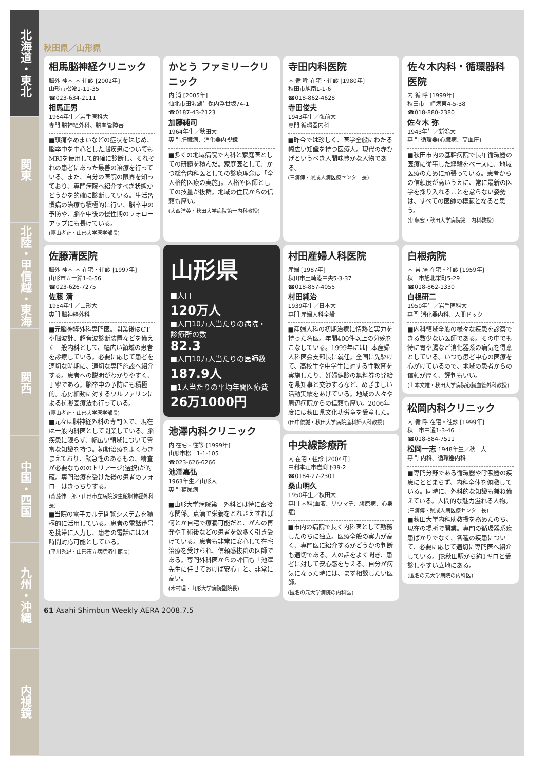北海道・東北
関東
北陸・甲信越・東海
関西
中国・四国
九州・沖縄
内視鏡
秋田県／山形県
相馬脳神経クリニック
脳外 神内 内 往診 [2002年]
山形市松波1-11-35
☎023-634-2111
相馬正男
1964年生／岩手医科大
専門 脳神経外科、脳血管障害
■頭痛やめまいなどの症状をはじめ、脳卒中を中心とした脳疾患についてもMRIを使用して的確に診断し、それぞれの患者にあった最善の治療を行っている。また、自分の医院の限界を知っており、専門病院へ紹介すべき状態かどうかを的確に診断している。生活習慣病の治療も積極的に行い、脳卒中の予防や、脳卒中後の慢性期のフォローアップにも長けている。
(嘉山孝正・山形大学医学部長)
かとう ファミリークリニック
内 消 [2005年]
仙北市田沢湖生保内浮世坂74-1
☎0187-43-2123
加藤純司
1964年生／秋田大
専門 肝臓病、消化器内視鏡
■多くの地域病院で内科と家庭医としての研鑽を積んだ。家庭医として、かつ総合内科医としての診療理念は「全人格的医療の実施」。人格や医師としての技量が抜群。地域の住民からの信頼も厚い。
(大西洋英・秋田大学病院第一内科教授)
寺田内科医院
内 循 呼 在宅・往診 [1980年]
秋田市旭南1-1-6
☎018-862-4628
寺田俊夫
1943年生／弘前大
専門 循環器内科
■昨今では珍しく、医学全般にわたる幅広い知識を持つ医療人。現代の赤ひげというべき人間味豊かな人物である。
(三浦傅・県成人病医療センター長)
佐々木内科・循環器科医院
内 循 呼 [1999年]
秋田市土崎港東4-5-38
☎018-880-2380
佐々木 弥
1943年生／新潟大
専門 循環器(心臓病、高血圧)
■秋田市内の基幹病院で長年循環器の医療に従事した経験をベースに、地域医療のために頑張っている。患者からの信頼度が高いうえに、常に最新の医学を採り入れることを怠らない姿勢は、すべての医師の模範となると思う。
(伊藤宏・秋田大学病院第二内科教授)
佐藤清医院
脳外 神内 内 在宅・往診 [1997年]
山形市五十鈴1-6-56
☎023-626-7275
佐藤 清
1954年生／山形大
専門 脳神経外科
■元脳神経外科専門医。開業後はCTや脳波計、超音波診断装置などを備えた一般内科として、幅広い領域の患者を診療している。必要に応じて患者を適切な時期に、適切な専門施設へ紹介する。患者への説明がわかりやすく、丁寧である。脳卒中の予防にも積極的。心房細動に対するワルファリンによる抗凝固療法も行っている。
(嘉山孝正・山形大学医学部長)
■元々は脳神経外科の専門医で、現在は一般内科医として開業している。脳疾患に限らず、幅広い領域について豊富な知識を持つ。初期治療をよくわきまえており、緊急性のあるもの、精査が必要なもののトリアージ(選択)が的確。専門治療を受けた後の患者のフォローはきっちりする。
(斎藤伸二郎・山形市立病院済生館脳神経外科長)
■当院の電子カルテ閲覧システムを積極的に活用している。患者の電話番号を携帯に入力し、患者の電話には24時間対応可能としている。
(平川秀紀・山形市立病院済生館長)
山形県
■人口
120万人
■人口10万人当たりの病院・診療所の数
82.3
■人口10万人当たりの医師数
187.9人
■1人当たりの平均年間医療費
26万1000円
池澤内科クリニック
内 在宅・往診 [1999年]
山形市松山1-1-105
☎023-626-6266
池澤嘉弘
1963年生／山形大
専門 糖尿病
■山形大学病院第一外科とは特に密接な関係。点滴で栄養をとれさえすれば何とか自宅で療養可能だと、がんの再発や手術後などの患者を数多く引き受けている。患者も非常に安心して在宅治療を受けられ、信頼感抜群の医師である。専門外科医からの評価も「池澤先生に任せておけば安心」と、非常に高い。
(木村理・山形大学病院副院長)
村田産婦人科医院
産婦 [1987年]
秋田市土崎港中央5-3-37
☎018-857-4055
村田純治
1939年生／日本大
専門 産婦人科全般
■産婦人科の初期治療に情熱と実力を持った名医。年間400件以上の分娩をこなしている。1999年には日本産婦人科医会支部長に就任。全国に先駆けて、高校生や中学生に対する性教育を実施したり、妊婦健診の無料券の発給を県知事と交渉するなど、めざましい活動実績をあげている。地域の人々や周辺病院からの信頼も厚い。2006年度には秋田県文化功労章を受章した。
(田中俊誠・秋田大学病院産科婦人科教授)
中央線診療所
内 在宅・往診 [2004年]
由利本荘市岩渕下39-2
☎0184-27-2301
桑山明久
1950年生／秋田大
専門 内科(血液、リウマチ、膠原病、心身症)
■市内の病院で長く内科医として勤務したのちに独立。医療全般の実力が高く、専門医に紹介するかどうかの判断も適切である。人の話をよく聞き、患者に対して安心感を与える。自分が病気になった時には、まず相談したい医師。
(匿名の元大学病院の内科医)
白根病院
内 胃 腸 在宅・往診 [1959年]
秋田市旭北栄町5-29
☎018-862-1330
白根研二
1950年生／岩手医科大
専門 消化器内科、人間ドック
■内科領域全般の様々な疾患を診察できる数少ない医師である。その中でも特に胃や腸など消化器系の病気を得意としている。いつも患者中心の医療を心がけているので、地域の患者からの信頼が厚く、評判もいい。
(山本文雄・秋田大学病院心臓血管外科教授)
松岡内科クリニック
内 循 呼 在宅・往診 [1999年]
秋田市中通1-3-46
☎018-884-7511
松岡一志 1948年生／秋田大
専門 内科、循環器内科
■専門分野である循環器や呼吸器の疾患にとどまらず、内科全体を俯瞰している。同時に、外科的な知識も兼ね備えている。人間的な魅力溢れる人物。
(三浦傅・県成人病医療センター長)
■秋田大学内科助教授を務めたのち、現在の場所で開業。専門の循環器系疾患ばかりでなく、各種の疾患について、必要に応じて適切に専門医へ紹介している。JR秋田駅から約1キロと受診しやすい立地にある。
(匿名の元大学病院の内科医)
61 Asahi Shimbun Weekly AERA 2008.7.5